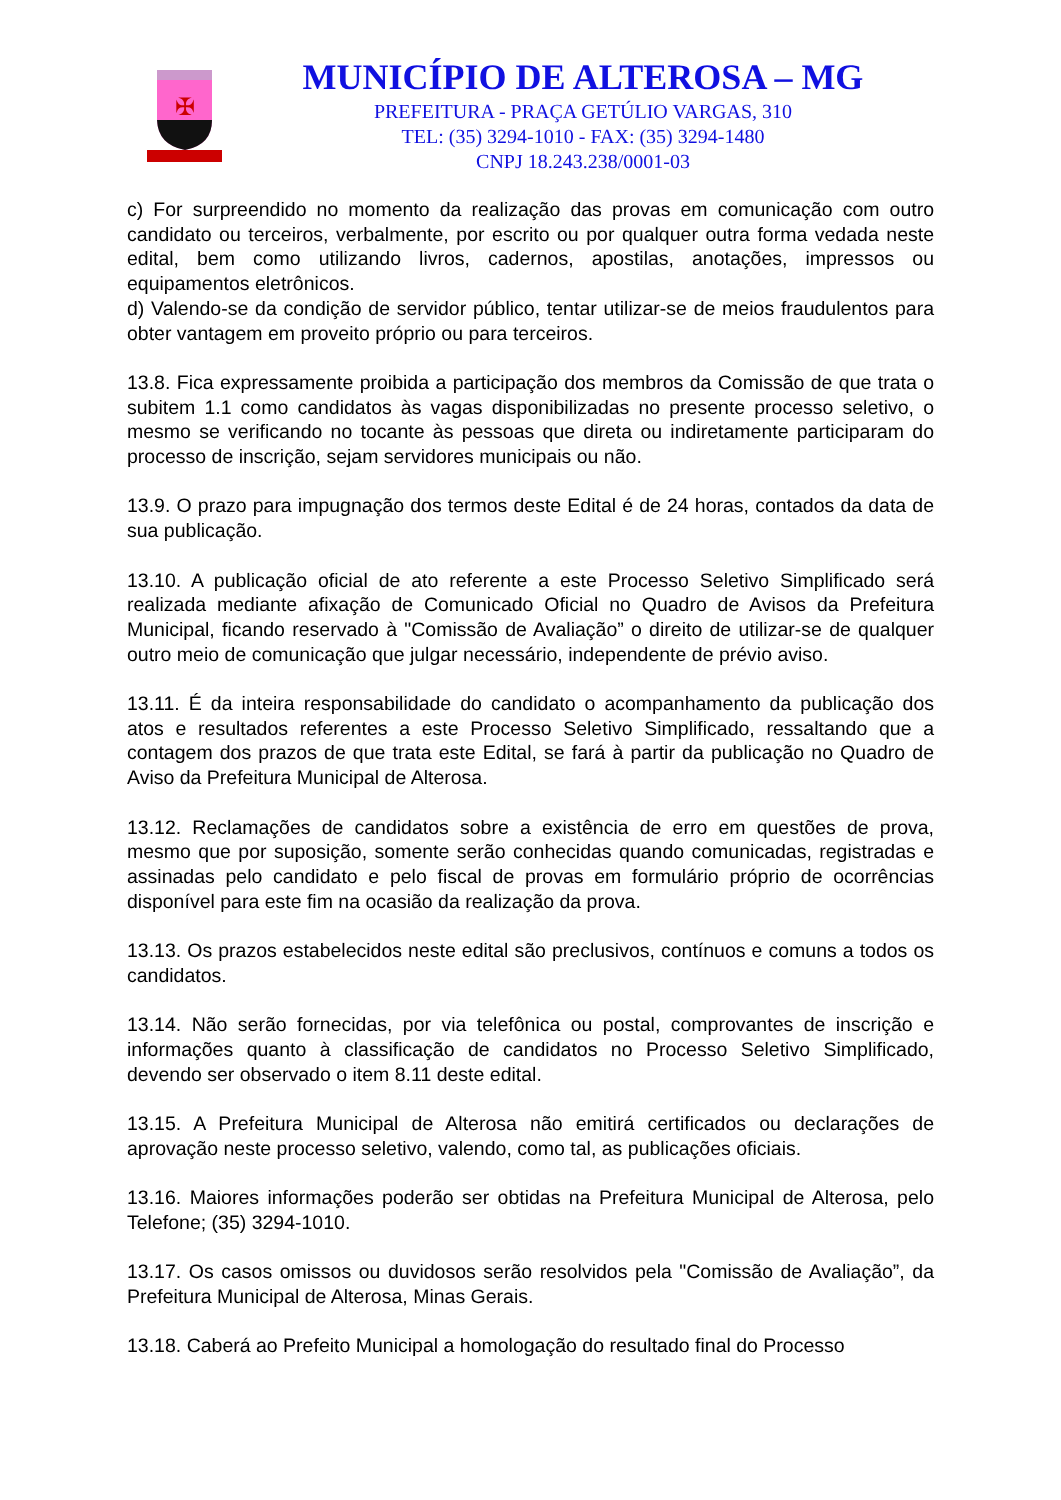✠
MUNICÍPIO DE ALTEROSA – MG
PREFEITURA - PRAÇA GETÚLIO VARGAS, 310
TEL: (35) 3294-1010 - FAX: (35) 3294-1480
CNPJ 18.243.238/0001-03
c) For surpreendido no momento da realização das provas em comunicação com outro candidato ou terceiros, verbalmente, por escrito ou por qualquer outra forma vedada neste edital, bem como utilizando livros, cadernos, apostilas, anotações, impressos ou equipamentos eletrônicos.
d) Valendo-se da condição de servidor público, tentar utilizar-se de meios fraudulentos para obter vantagem em proveito próprio ou para terceiros.
13.8. Fica expressamente proibida a participação dos membros da Comissão de que trata o subitem 1.1 como candidatos às vagas disponibilizadas no presente processo seletivo, o mesmo se verificando no tocante às pessoas que direta ou indiretamente participaram do processo de inscrição, sejam servidores municipais ou não.
13.9. O prazo para impugnação dos termos deste Edital é de 24 horas, contados da data de sua publicação.
13.10. A publicação oficial de ato referente a este Processo Seletivo Simplificado será realizada mediante afixação de Comunicado Oficial no Quadro de Avisos da Prefeitura Municipal, ficando reservado à "Comissão de Avaliação” o direito de utilizar-se de qualquer outro meio de comunicação que julgar necessário, independente de prévio aviso.
13.11. É da inteira responsabilidade do candidato o acompanhamento da publicação dos atos e resultados referentes a este Processo Seletivo Simplificado, ressaltando que a contagem dos prazos de que trata este Edital, se fará à partir da publicação no Quadro de Aviso da Prefeitura Municipal de Alterosa.
13.12. Reclamações de candidatos sobre a existência de erro em questões de prova, mesmo que por suposição, somente serão conhecidas quando comunicadas, registradas e assinadas pelo candidato e pelo fiscal de provas em formulário próprio de ocorrências disponível para este fim na ocasião da realização da prova.
13.13. Os prazos estabelecidos neste edital são preclusivos, contínuos e comuns a todos os candidatos.
13.14. Não serão fornecidas, por via telefônica ou postal, comprovantes de inscrição e informações quanto à classificação de candidatos no Processo Seletivo Simplificado, devendo ser observado o item 8.11 deste edital.
13.15. A Prefeitura Municipal de Alterosa não emitirá certificados ou declarações de aprovação neste processo seletivo, valendo, como tal, as publicações oficiais.
13.16. Maiores informações poderão ser obtidas na Prefeitura Municipal de Alterosa, pelo Telefone; (35) 3294-1010.
13.17. Os casos omissos ou duvidosos serão resolvidos pela "Comissão de Avaliação”, da Prefeitura Municipal de Alterosa, Minas Gerais.
13.18. Caberá ao Prefeito Municipal a homologação do resultado final do Processo